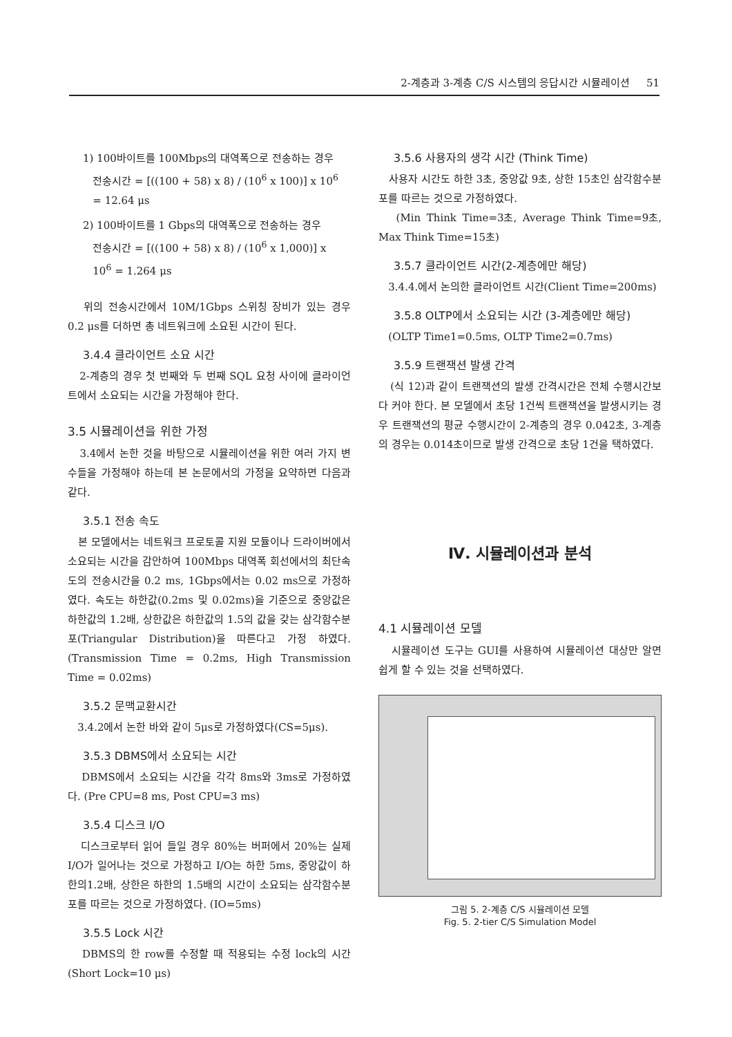2-계층과 3-계층 C/S 시스템의 응답시간 시뮬레이션 51
1) 100바이트를 100Mbps의 대역폭으로 전송하는 경우
전송시간 = [((100 + 58) x 8) / (10<sup>6</sup> x 100)] x 10<sup>6</sup>
= 12.64 μs
2) 100바이트를 1 Gbps의 대역폭으로 전송하는 경우
전송시간 = [((100 + 58) x 8) / (10<sup>6</sup> x 1,000)] x
10<sup>6</sup> = 1.264 μs
위의 전송시간에서 10M/1Gbps 스위칭 장비가 있는 경우 0.2 μs를 더하면 총 네트워크에 소요된 시간이 된다.
3.4.4 클라이언트 소요 시간
2-계층의 경우 첫 번째와 두 번째 SQL 요청 사이에 클라이언트에서 소요되는 시간을 가정해야 한다.
3.5 시뮬레이션을 위한 가정
3.4에서 논한 것을 바탕으로 시뮬레이션을 위한 여러 가지 변수들을 가정해야 하는데 본 논문에서의 가정을 요약하면 다음과 같다.
3.5.1 전송 속도
본 모델에서는 네트워크 프로토콜 지원 모듈이나 드라이버에서 소요되는 시간을 감안하여 100Mbps 대역폭 회선에서의 최단속도의 전송시간을 0.2 ms, 1Gbps에서는 0.02 ms으로 가정하였다. 속도는 하한값(0.2ms 및 0.02ms)을 기준으로 중앙값은 하한값의 1.2배, 상한값은 하한값의 1.5의 값을 갖는 삼각함수분포(Triangular Distribution)을 따른다고 가정 하였다. (Transmission Time = 0.2ms, High Transmission Time = 0.02ms)
3.5.2 문맥교환시간
3.4.2에서 논한 바와 같이 5μs로 가정하였다(CS=5μs).
3.5.3 DBMS에서 소요되는 시간
DBMS에서 소요되는 시간을 각각 8ms와 3ms로 가정하였다. (Pre CPU=8 ms, Post CPU=3 ms)
3.5.4 디스크 I/O
디스크로부터 읽어 들일 경우 80%는 버퍼에서 20%는 실제 I/O가 일어나는 것으로 가정하고 I/O는 하한 5ms, 중앙값이 하한의1.2배, 상한은 하한의 1.5배의 시간이 소요되는 삼각함수분포를 따르는 것으로 가정하였다. (IO=5ms)
3.5.5 Lock 시간
DBMS의 한 row를 수정할 때 적용되는 수정 lock의 시간 (Short Lock=10 μs)
3.5.6 사용자의 생각 시간 (Think Time)
사용자 시간도 하한 3초, 중앙값 9초, 상한 15초인 삼각함수분포를 따르는 것으로 가정하였다.
(Min Think Time=3초, Average Think Time=9초, Max Think Time=15초)
3.5.7 클라이언트 시간(2-계층에만 해당)
3.4.4.에서 논의한 클라이언트 시간(Client Time=200ms)
3.5.8 OLTP에서 소요되는 시간 (3-계층에만 해당)
(OLTP Time1=0.5ms, OLTP Time2=0.7ms)
3.5.9 트랜잭션 발생 간격
(식 12)과 같이 트랜잭션의 발생 간격시간은 전체 수행시간보다 커야 한다. 본 모델에서 초당 1건씩 트랜잭션을 발생시키는 경우 트랜잭션의 평균 수행시간이 2-계층의 경우 0.042초, 3-계층의 경우는 0.014초이므로 발생 간격으로 초당 1건을 택하였다.
Ⅳ. 시뮬레이션과 분석
4.1 시뮬레이션 모델
시뮬레이션 도구는 GUI를 사용하여 시뮬레이션 대상만 알면 쉽게 할 수 있는 것을 선택하였다.
그림 5. 2-계층 C/S 시뮬레이션 모델
Fig. 5. 2-tier C/S Simulation Model